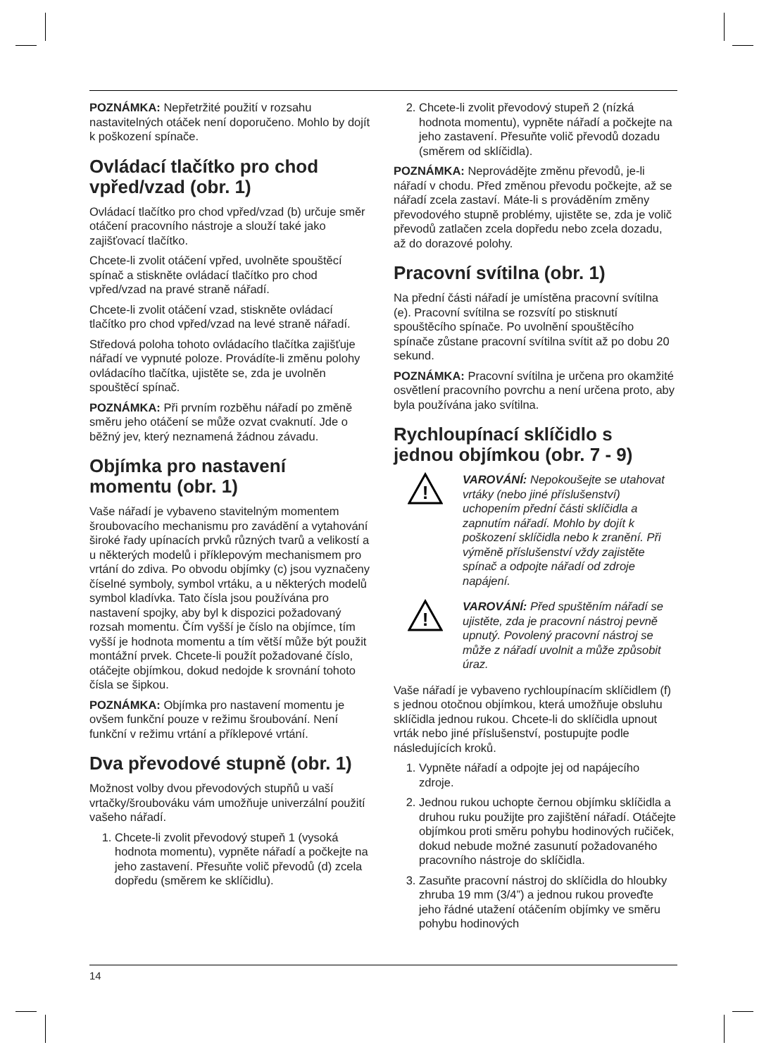POZNÁMKA: Nepřetržité použití v rozsahu nastavitelných otáček není doporučeno. Mohlo by dojít k poškození spínače.
Ovládací tlačítko pro chod vpřed/vzad (obr. 1)
Ovládací tlačítko pro chod vpřed/vzad (b) určuje směr otáčení pracovního nástroje a slouží také jako zajišťovací tlačítko.
Chcete-li zvolit otáčení vpřed, uvolněte spouštěcí spínač a stiskněte ovládací tlačítko pro chod vpřed/vzad na pravé straně nářadí.
Chcete-li zvolit otáčení vzad, stiskněte ovládací tlačítko pro chod vpřed/vzad na levé straně nářadí.
Středová poloha tohoto ovládacího tlačítka zajišťuje nářadí ve vypnuté poloze. Provádíte-li změnu polohy ovládacího tlačítka, ujistěte se, zda je uvolněn spouštěcí spínač.
POZNÁMKA: Při prvním rozběhu nářadí po změně směru jeho otáčení se může ozvat cvaknutí. Jde o běžný jev, který neznamená žádnou závadu.
Objímka pro nastavení momentu (obr. 1)
Vaše nářadí je vybaveno stavitelným momentem šroubovacího mechanismu pro zavádění a vytahování široké řady upínacích prvků různých tvarů a velikostí a u některých modelů i příklepovým mechanismem pro vrtání do zdiva. Po obvodu objímky (c) jsou vyznačeny číselné symboly, symbol vrtáku, a u některých modelů symbol kladívka. Tato čísla jsou používána pro nastavení spojky, aby byl k dispozici požadovaný rozsah momentu. Čím vyšší je číslo na objímce, tím vyšší je hodnota momentu a tím větší může být použit montážní prvek. Chcete-li použít požadované číslo, otáčejte objímkou, dokud nedojde k srovnání tohoto čísla se šipkou.
POZNÁMKA: Objímka pro nastavení momentu je ovšem funkční pouze v režimu šroubování. Není funkční v režimu vrtání a příklepové vrtání.
Dva převodové stupně (obr. 1)
Možnost volby dvou převodových stupňů u vaší vrtačky/šroubováku vám umožňuje univerzální použití vašeho nářadí.
1. Chcete-li zvolit převodový stupeň 1 (vysoká hodnota momentu), vypněte nářadí a počkejte na jeho zastavení. Přesuňte volič převodů (d) zcela dopředu (směrem ke sklíčidlu).
2. Chcete-li zvolit převodový stupeň 2 (nízká hodnota momentu), vypněte nářadí a počkejte na jeho zastavení. Přesuňte volič převodů dozadu (směrem od sklíčidla).
POZNÁMKA: Neprovádějte změnu převodů, je-li nářadí v chodu. Před změnou převodu počkejte, až se nářadí zcela zastaví. Máte-li s prováděním změny převodového stupně problémy, ujistěte se, zda je volič převodů zatlačen zcela dopředu nebo zcela dozadu, až do dorazové polohy.
Pracovní svítilna (obr. 1)
Na přední části nářadí je umístěna pracovní svítilna (e). Pracovní svítilna se rozsvítí po stisknutí spouštěcího spínače. Po uvolnění spouštěcího spínače zůstane pracovní svítilna svítit až po dobu 20 sekund.
POZNÁMKA: Pracovní svítilna je určena pro okamžité osvětlení pracovního povrchu a není určena proto, aby byla používána jako svítilna.
Rychloupínací sklíčidlo s jednou objímkou (obr. 7 - 9)
!
VAROVÁNÍ: Nepokoušejte se utahovat vrtáky (nebo jiné příslušenství) uchopením přední části sklíčidla a zapnutím nářadí. Mohlo by dojít k poškození sklíčidla nebo k zranění. Při výměně příslušenství vždy zajistěte spínač a odpojte nářadí od zdroje napájení.
!
VAROVÁNÍ: Před spuštěním nářadí se ujistěte, zda je pracovní nástroj pevně upnutý. Povolený pracovní nástroj se může z nářadí uvolnit a může způsobit úraz.
Vaše nářadí je vybaveno rychloupínacím sklíčidlem (f) s jednou otočnou objímkou, která umožňuje obsluhu sklíčidla jednou rukou. Chcete-li do sklíčidla upnout vrták nebo jiné příslušenství, postupujte podle následujících kroků.
1. Vypněte nářadí a odpojte jej od napájecího zdroje.
2. Jednou rukou uchopte černou objímku sklíčidla a druhou ruku použijte pro zajištění nářadí. Otáčejte objímkou proti směru pohybu hodinových ručiček, dokud nebude možné zasunutí požadovaného pracovního nástroje do sklíčidla.
3. Zasuňte pracovní nástroj do sklíčidla do hloubky zhruba 19 mm (3/4”) a jednou rukou proveďte jeho řádné utažení otáčením objímky ve směru pohybu hodinových
14